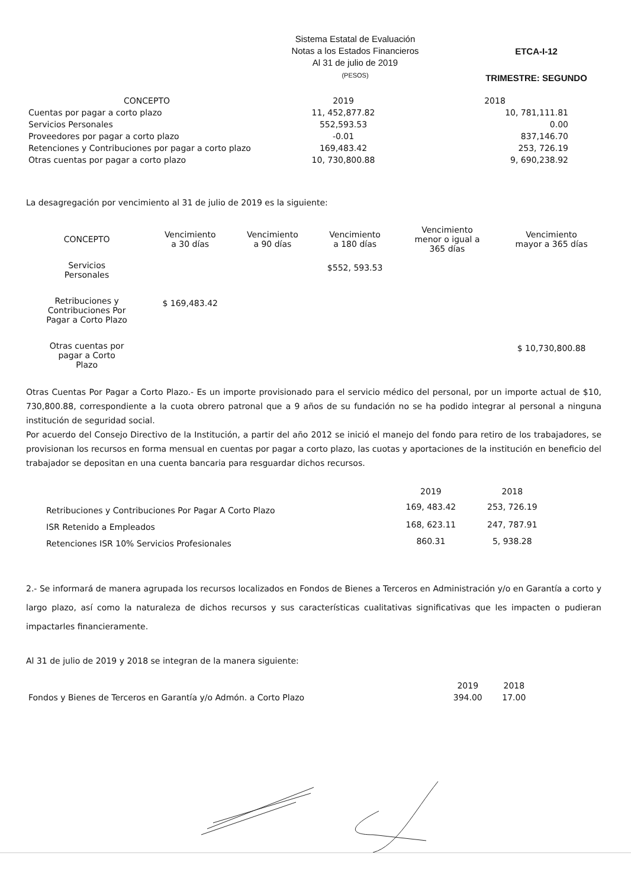Sistema Estatal de Evaluación
Notas a los Estados Financieros
Al 31 de julio de 2019
(PESOS)
ETCA-I-12
TRIMESTRE: SEGUNDO
| CONCEPTO | 2019 | 2018 |
| --- | --- | --- |
| Cuentas por pagar a corto plazo | 11, 452,877.82 | 10, 781,111.81 |
| Servicios Personales | 552,593.53 | 0.00 |
| Proveedores por pagar a corto plazo | -0.01 | 837,146.70 |
| Retenciones y Contribuciones por pagar a corto plazo | 169,483.42 | 253, 726.19 |
| Otras cuentas por pagar a corto plazo | 10, 730,800.88 | 9, 690,238.92 |
La desagregación por vencimiento al 31 de julio de 2019 es la siguiente:
| CONCEPTO | Vencimiento a 30 días | Vencimiento a 90 días | Vencimiento a 180 días | Vencimiento menor o igual a 365 días | Vencimiento mayor a 365 días |
| --- | --- | --- | --- | --- | --- |
| Servicios Personales | | | $552, 593.53 | | |
| Retribuciones y Contribuciones Por Pagar a Corto Plazo | $ 169,483.42 | | | | |
| Otras cuentas por pagar a Corto Plazo | | | | | $ 10,730,800.88 |
Otras Cuentas Por Pagar a Corto Plazo.- Es un importe provisionado para el servicio médico del personal, por un importe actual de $10, 730,800.88, correspondiente a la cuota obrero patronal que a 9 años de su fundación no se ha podido integrar al personal a ninguna institución de seguridad social.
Por acuerdo del Consejo Directivo de la Institución, a partir del año 2012 se inició el manejo del fondo para retiro de los trabajadores, se provisionan los recursos en forma mensual en cuentas por pagar a corto plazo, las cuotas y aportaciones de la institución en beneficio del trabajador se depositan en una cuenta bancaria para resguardar dichos recursos.
| | 2019 | 2018 |
| --- | --- | --- |
| Retribuciones y Contribuciones Por Pagar A Corto Plazo | 169, 483.42 | 253, 726.19 |
| ISR Retenido a Empleados | 168, 623.11 | 247, 787.91 |
| Retenciones ISR 10% Servicios Profesionales | 860.31 | 5, 938.28 |
2.- Se informará de manera agrupada los recursos localizados en Fondos de Bienes a Terceros en Administración y/o en Garantía a corto y largo plazo, así como la naturaleza de dichos recursos y sus características cualitativas significativas que les impacten o pudieran impactarles financieramente.
Al 31 de julio de 2019 y 2018 se integran de la manera siguiente:
| | 2019 | 2018 |
| --- | --- | --- |
| Fondos y Bienes de Terceros en Garantía y/o Admón. a Corto Plazo | 394.00 | 17.00 |